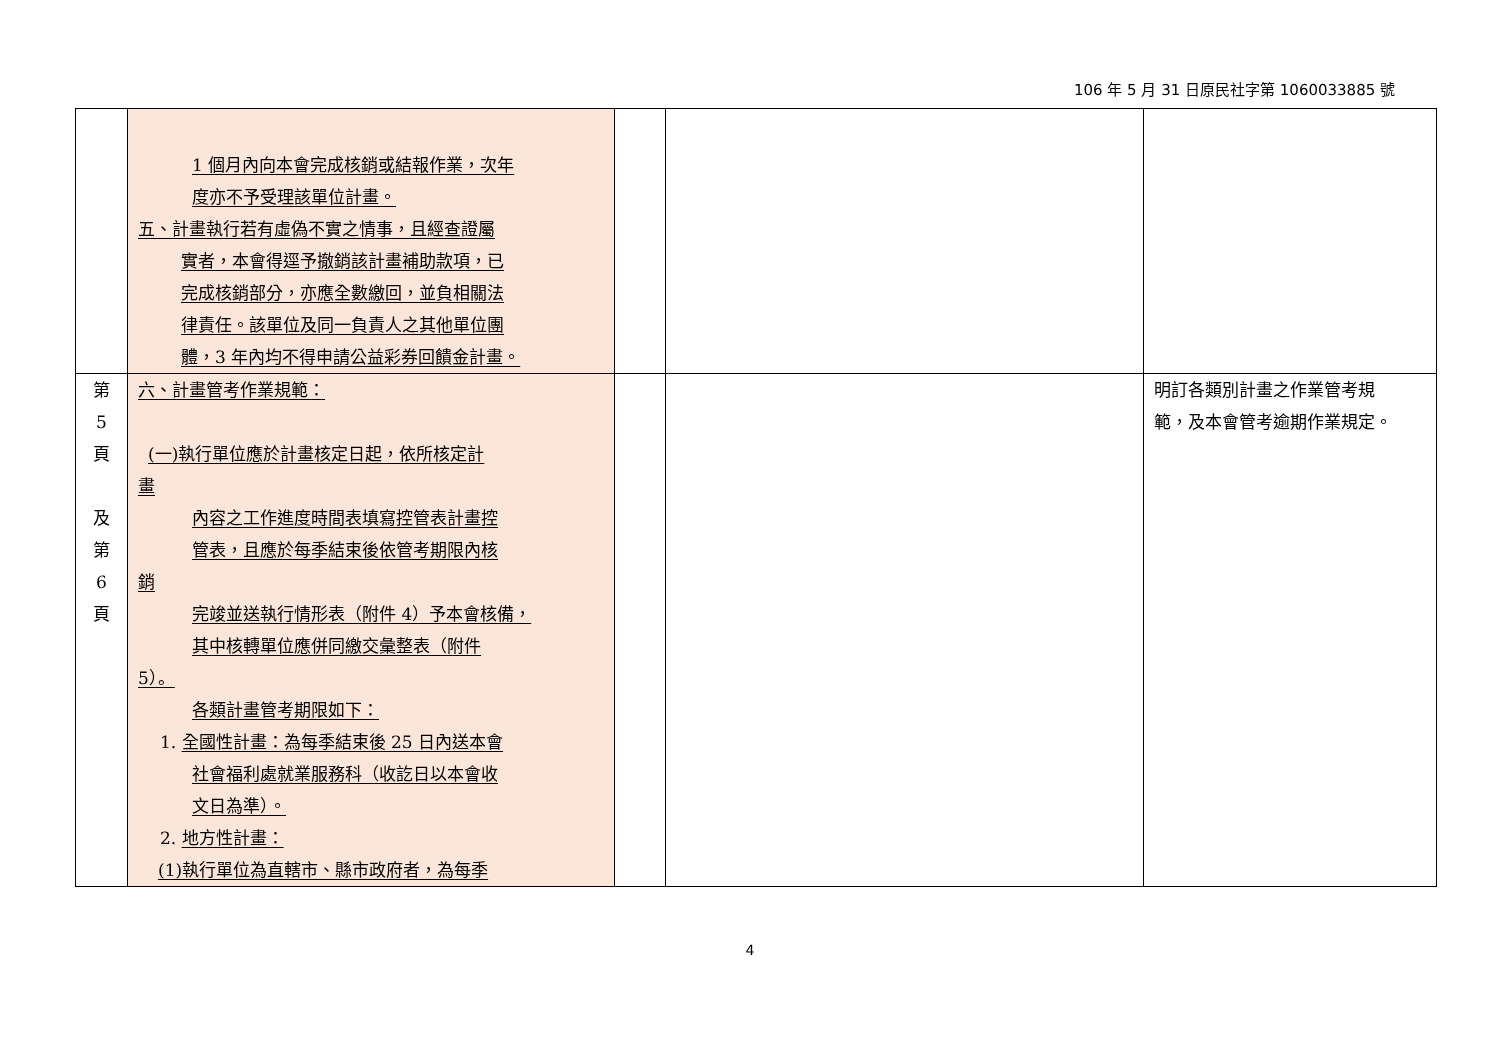106 年 5 月 31 日原民社字第 1060033885 號
| | 1 個月內向本會完成核銷或結報作業，次年 度亦不予受理該單位計畫。 五、計畫執行若有虛偽不實之情事，且經查證屬 實者，本會得逕予撤銷該計畫補助款項，已 完成核銷部分，亦應全數繳回，並負相關法 律責任。該單位及同一負責人之其他單位團 體，3 年內均不得申請公益彩券回饋金計畫。 | | | |
| 第 5 頁 及 第 6 頁 | 六、計畫管考作業規範： (一)執行單位應於計畫核定日起，依所核定計 畫 內容之工作進度時間表填寫控管表計畫控 管表，且應於每季結束後依管考期限內核 銷 完竣並送執行情形表（附件 4）予本會核備， 其中核轉單位應併同繳交彙整表（附件 5）。 各類計畫管考期限如下： 1. 全國性計畫：為每季結束後 25 日內送本會 社會福利處就業服務科（收訖日以本會收 文日為準）。 2. 地方性計畫： (1)執行單位為直轄市、縣市政府者，為每季 | | | 明訂各類別計畫之作業管考規 範，及本會管考逾期作業規定。 |
4